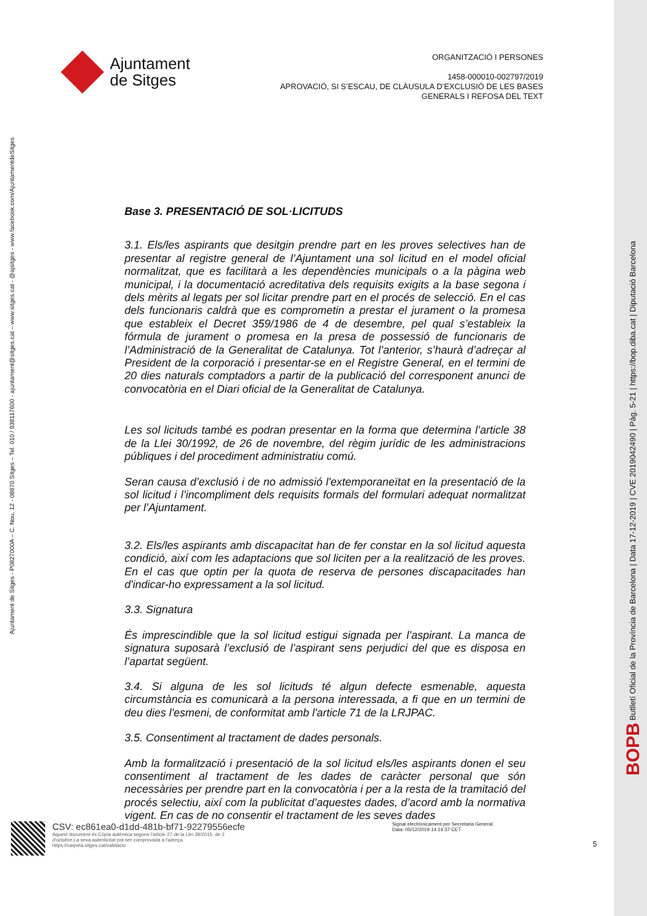BOPB Butlletí Oficial de la Província de Barcelona | Data 17-12-2019 | CVE 2019042490 | Pàg. 5-21 | https://bop.diba.cat | Diputació Barcelona
Ajuntament de Sitges - P0827000A – C. Nou, 12 - 08870 Sitges – Tel. 010 / 938117600 - ajuntament@sitges.cat – www.sitges.cat - @ajsitges - www.facebook.com/AjuntamentdeSitges
Ajuntament
de Sitges
ORGANITZACIÓ I PERSONES
1458-000010-002797/2019
APROVACIÓ, SI S’ESCAU, DE CLÀUSULA D’EXCLUSIÓ DE LES BASES
GENERALS I REFOSA DEL TEXT
Base 3. PRESENTACIÓ DE SOL·LICITUDS
3.1. Els/les aspirants que desitgin prendre part en les proves selectives han de presentar al registre general de l’Ajuntament una sol licitud en el model oficial normalitzat, que es facilitarà a les dependències municipals o a la pàgina web municipal, i la documentació acreditativa dels requisits exigits a la base segona i dels mèrits al legats per sol licitar prendre part en el procés de selecció. En el cas dels funcionaris caldrà que es comprometin a prestar el jurament o la promesa que estableix el Decret 359/1986 de 4 de desembre, pel qual s’estableix la fórmula de jurament o promesa en la presa de possessió de funcionaris de l’Administració de la Generalitat de Catalunya. Tot l’anterior, s’haurà d’adreçar al President de la corporació i presentar-se en el Registre General, en el termini de 20 dies naturals comptadors a partir de la publicació del corresponent anunci de convocatòria en el Diari oficial de la Generalitat de Catalunya.
Les sol licituds també es podran presentar en la forma que determina l’article 38 de la Llei 30/1992, de 26 de novembre, del règim jurídic de les administracions públiques i del procediment administratiu comú.
Seran causa d’exclusió i de no admissió l'extemporaneïtat en la presentació de la sol licitud i l’incompliment dels requisits formals del formulari adequat normalitzat per l’Ajuntament.
3.2. Els/les aspirants amb discapacitat han de fer constar en la sol licitud aquesta condició, així com les adaptacions que sol liciten per a la realització de les proves. En el cas que optin per la quota de reserva de persones discapacitades han d'indicar-ho expressament a la sol licitud.
3.3. Signatura
És imprescindible que la sol licitud estigui signada per l’aspirant. La manca de signatura suposarà l’exclusió de l’aspirant sens perjudici del que es disposa en l’apartat següent.
3.4. Si alguna de les sol licituds té algun defecte esmenable, aquesta circumstància es comunicarà a la persona interessada, a fi que en un termini de deu dies l'esmeni, de conformitat amb l'article 71 de la LRJPAC.
3.5. Consentiment al tractament de dades personals.
Amb la formalització i presentació de la sol licitud els/les aspirants donen el seu consentiment al tractament de les dades de caràcter personal que són necessàries per prendre part en la convocatòria i per a la resta de la tramitació del procés selectiu, així com la publicitat d’aquestes dades, d’acord amb la normativa vigent. En cas de no consentir el tractament de les seves dades
CSV: ec861ea0-d1dd-481b-bf71-92279556ecfe
Aquest document és Còpia autèntica segons l'article 27 de la Llei 39/2015, de 2
d'octubre.La seva autenticitat pot ser comprovada a l'adreça
https://carpeta.sitges.cat/validacio
Signat electrònicament per Secretaria General. Data: 05/12/2019 14:14:37 CET
5